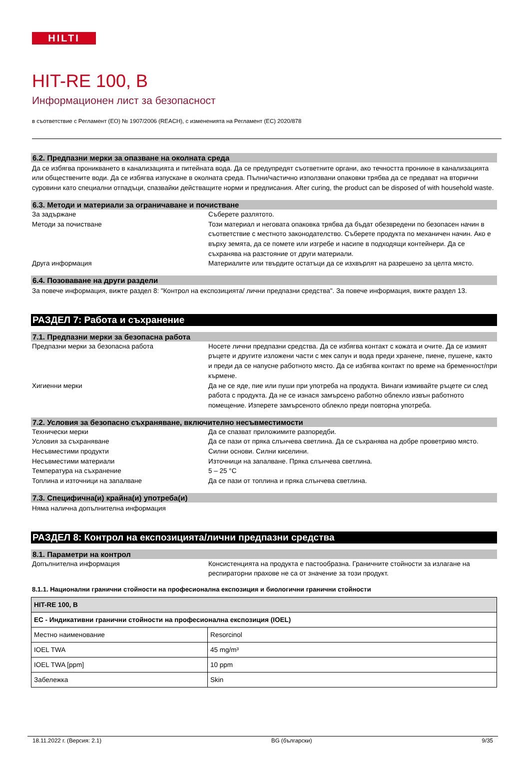HILTI
HIT-RE 100, B
Информационен лист за безопасност
в съответствие с Регламент (ЕО) № 1907/2006 (REACH), с измененията на Регламент (ЕС) 2020/878
6.2. Предпазни мерки за опазване на околната среда
Да се избягва проникването в канализацията и питейната вода. Да се предупредят съответните органи, ако течността проникне в канализацията или обществените води. Да се избягва изпускане в околната среда. Пълни/частично използвани опаковки трябва да се предават на вторични суровини като специални отпадъци, спазвайки действащите норми и предписания. After curing, the product can be disposed of with household waste.
6.3. Методи и материали за ограничаване и почистване
За задържане Съберете разлятото.
Методи за почистване Този материал и неговата опаковка трябва да бъдат обезвредени по безопасен начин в съответствие с местното законодателство. Съберете продукта по механичен начин. Ако е върху земята, да се помете или изгребе и насипе в подходящи контейнери. Да се съхранява на разстояние от други материали.
Друга информация Материалите или твърдите остатъци да се изхвърлят на разрешено за целта място.
6.4. Позоваване на други раздели
За повече информация, вижте раздел 8: "Контрол на експозицията/ лични предпазни средства". За повече информация, вижте раздел 13.
РАЗДЕЛ 7: Работа и съхранение
7.1. Предпазни мерки за безопасна работа
Предпазни мерки за безопасна работа Носете лични предпазни средства. Да се избягва контакт с кожата и очите. Да се измият ръцете и другите изложени части с мек сапун и вода преди хранене, пиене, пушене, както и преди да се напусне работното място. Да се избягва контакт по време на бременност/при кърмене.
Хигиенни мерки Да не се яде, пие или пуши при употреба на продукта. Винаги измивайте ръцете си след работа с продукта. Да не се изнася замърсено работно облекло извън работното помещение. Изперете замърсеното облекло преди повторна употреба.
7.2. Условия за безопасно съхраняване, включително несъвместимости
Технически мерки Да се спазват приложимите разпоредби.
Условия за съхраняване Да се пази от пряка слънчева светлина. Да се съхранява на добре проветриво място.
Несъвместими продукти Силни основи. Силни киселини.
Несъвместими материали Източници на запалване. Пряка слънчева светлина.
Температура на съхранение 5 – 25 °C
Топлина и източници на запалване Да се пази от топлина и пряка слънчева светлина.
7.3. Специфична(и) крайна(и) употреба(и)
Няма налична допълнителна информация
РАЗДЕЛ 8: Контрол на експозицията/лични предпазни средства
8.1. Параметри на контрол
Допълнителна информация Консистенцията на продукта е пастообразна. Граничните стойности за излагане на респираторни прахове не са от значение за този продукт.
8.1.1. Национални гранични стойности на професионална експозиция и биологични гранични стойности
| HIT-RE 100, B | |
| --- | --- |
| ЕС - Индикативни гранични стойности на професионална експозиция (IOEL) | |
| Местно наименование | Resorcinol |
| IOEL TWA | 45 mg/m³ |
| IOEL TWA [ppm] | 10 ppm |
| Забележка | Skin |
18.11.2022 г. (Версия: 2.1) BG (български) 9/35